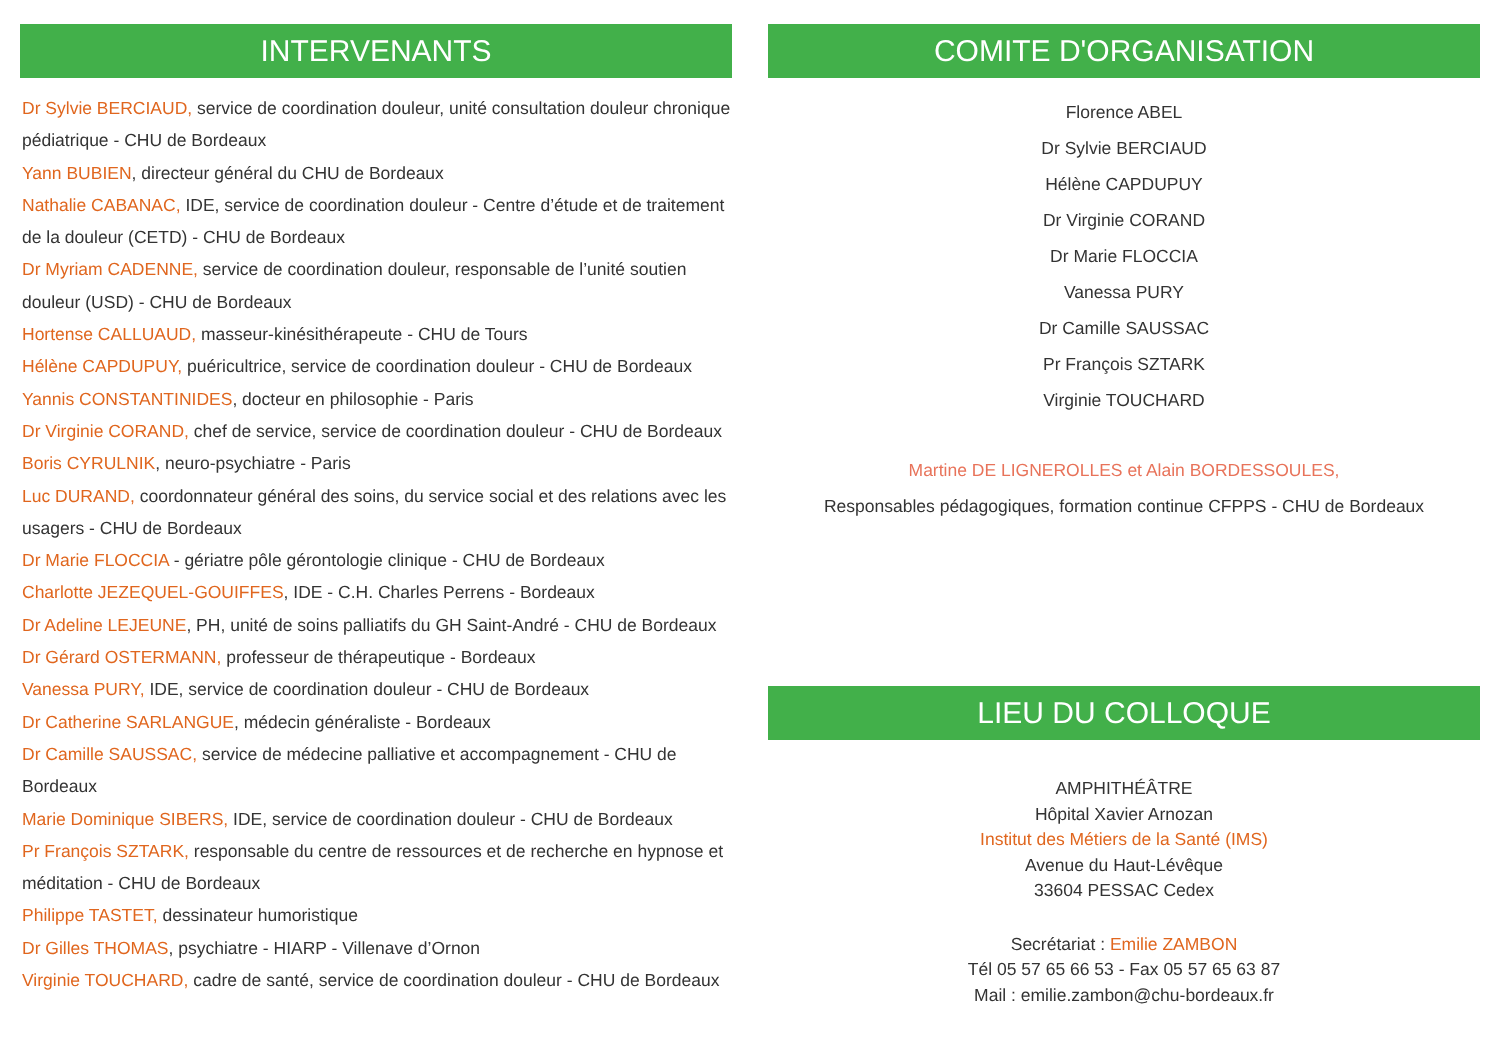INTERVENANTS
Dr Sylvie BERCIAUD, service de coordination douleur, unité consultation douleur chronique pédiatrique - CHU de Bordeaux
Yann BUBIEN, directeur général du CHU de Bordeaux
Nathalie CABANAC, IDE, service de coordination douleur - Centre d’étude et de traitement de la douleur (CETD) - CHU de Bordeaux
Dr Myriam CADENNE, service de coordination douleur, responsable de l’unité soutien douleur (USD) - CHU de Bordeaux
Hortense CALLUAUD, masseur-kinésithérapeute - CHU de Tours
Hélène CAPDUPUY, puéricultrice, service de coordination douleur - CHU de Bordeaux
Yannis CONSTANTINIDES, docteur en philosophie - Paris
Dr Virginie CORAND, chef de service, service de coordination douleur - CHU de Bordeaux
Boris CYRULNIK, neuro-psychiatre - Paris
Luc DURAND, coordonnateur général des soins, du service social et des relations avec les usagers - CHU de Bordeaux
Dr Marie FLOCCIA - gériatre pôle gérontologie clinique - CHU de Bordeaux
Charlotte JEZEQUEL-GOUIFFES, IDE - C.H. Charles Perrens - Bordeaux
Dr Adeline LEJEUNE, PH, unité de soins palliatifs du GH Saint-André - CHU de Bordeaux
Dr Gérard OSTERMANN, professeur de thérapeutique - Bordeaux
Vanessa PURY, IDE, service de coordination douleur - CHU de Bordeaux
Dr Catherine SARLANGUE, médecin généraliste - Bordeaux
Dr Camille SAUSSAC, service de médecine palliative et accompagnement - CHU de Bordeaux
Marie Dominique SIBERS, IDE, service de coordination douleur - CHU de Bordeaux
Pr François SZTARK, responsable du centre de ressources et de recherche en hypnose et méditation - CHU de Bordeaux
Philippe TASTET, dessinateur humoristique
Dr Gilles THOMAS, psychiatre - HIARP - Villenave d’Ornon
Virginie TOUCHARD, cadre de santé, service de coordination douleur - CHU de Bordeaux
COMITE D'ORGANISATION
Florence ABEL
Dr Sylvie BERCIAUD
Hélène CAPDUPUY
Dr Virginie CORAND
Dr Marie FLOCCIA
Vanessa PURY
Dr Camille SAUSSAC
Pr François SZTARK
Virginie TOUCHARD
Martine DE LIGNEROLLES et Alain BORDESSOULES,
Responsables pédagogiques, formation continue CFPPS - CHU de Bordeaux
LIEU DU COLLOQUE
AMPHITHÉÂTRE
Hôpital Xavier Arnozan
Institut des Métiers de la Santé (IMS)
Avenue du Haut-Lévêque
33604 PESSAC Cedex
Secrétariat : Emilie ZAMBON
Tél 05 57 65 66 53 - Fax 05 57 65 63 87
Mail : emilie.zambon@chu-bordeaux.fr